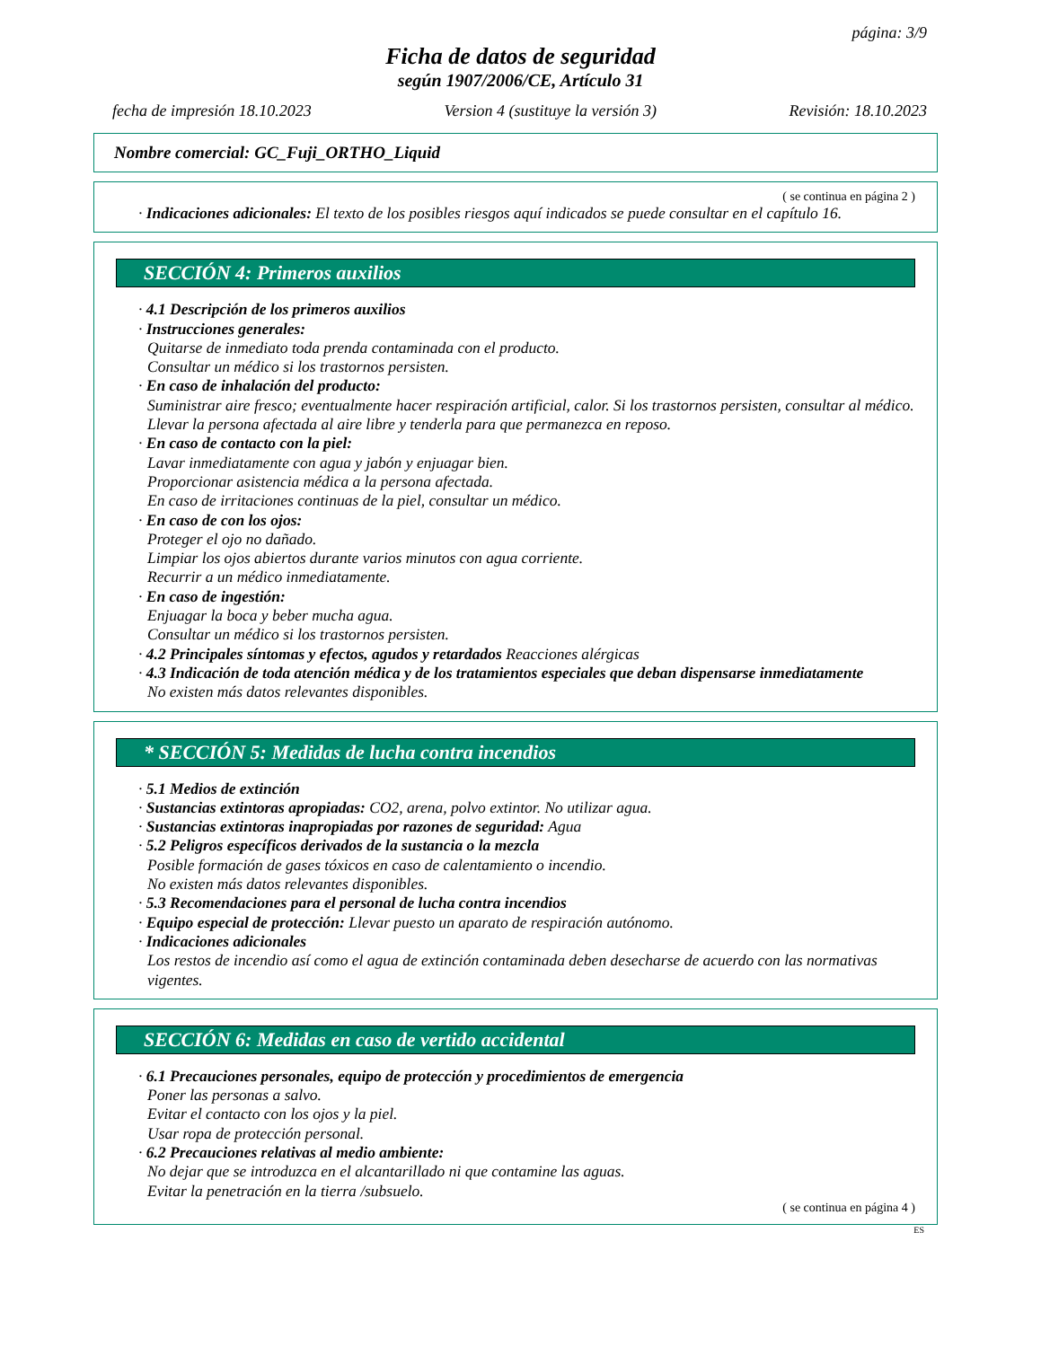página: 3/9
Ficha de datos de seguridad
según 1907/2006/CE, Artículo 31
fecha de impresión 18.10.2023 Version 4 (sustituye la versión 3) Revisión: 18.10.2023
Nombre comercial: GC_Fuji_ORTHO_Liquid
( se continua en página 2 )
· Indicaciones adicionales: El texto de los posibles riesgos aquí indicados se puede consultar en el capítulo 16.
SECCIÓN 4: Primeros auxilios
· 4.1 Descripción de los primeros auxilios
· Instrucciones generales:
Quitarse de inmediato toda prenda contaminada con el producto.
Consultar un médico si los trastornos persisten.
· En caso de inhalación del producto:
Suministrar aire fresco; eventualmente hacer respiración artificial, calor. Si los trastornos persisten, consultar al médico.
Llevar la persona afectada al aire libre y tenderla para que permanezca en reposo.
· En caso de contacto con la piel:
Lavar inmediatamente con agua y jabón y enjuagar bien.
Proporcionar asistencia médica a la persona afectada.
En caso de irritaciones continuas de la piel, consultar un médico.
· En caso de con los ojos:
Proteger el ojo no dañado.
Limpiar los ojos abiertos durante varios minutos con agua corriente.
Recurrir a un médico inmediatamente.
· En caso de ingestión:
Enjuagar la boca y beber mucha agua.
Consultar un médico si los trastornos persisten.
· 4.2 Principales síntomas y efectos, agudos y retardados Reacciones alérgicas
· 4.3 Indicación de toda atención médica y de los tratamientos especiales que deban dispensarse inmediatamente
No existen más datos relevantes disponibles.
* SECCIÓN 5: Medidas de lucha contra incendios
· 5.1 Medios de extinción
· Sustancias extintoras apropiadas: CO2, arena, polvo extintor. No utilizar agua.
· Sustancias extintoras inapropiadas por razones de seguridad: Agua
· 5.2 Peligros específicos derivados de la sustancia o la mezcla
Posible formación de gases tóxicos en caso de calentamiento o incendio.
No existen más datos relevantes disponibles.
· 5.3 Recomendaciones para el personal de lucha contra incendios
· Equipo especial de protección: Llevar puesto un aparato de respiración autónomo.
· Indicaciones adicionales
Los restos de incendio así como el agua de extinción contaminada deben desecharse de acuerdo con las normativas vigentes.
SECCIÓN 6: Medidas en caso de vertido accidental
· 6.1 Precauciones personales, equipo de protección y procedimientos de emergencia
Poner las personas a salvo.
Evitar el contacto con los ojos y la piel.
Usar ropa de protección personal.
· 6.2 Precauciones relativas al medio ambiente:
No dejar que se introduzca en el alcantarillado ni que contamine las aguas.
Evitar la penetración en la tierra /subsuelo.
( se continua en página 4 )
ES